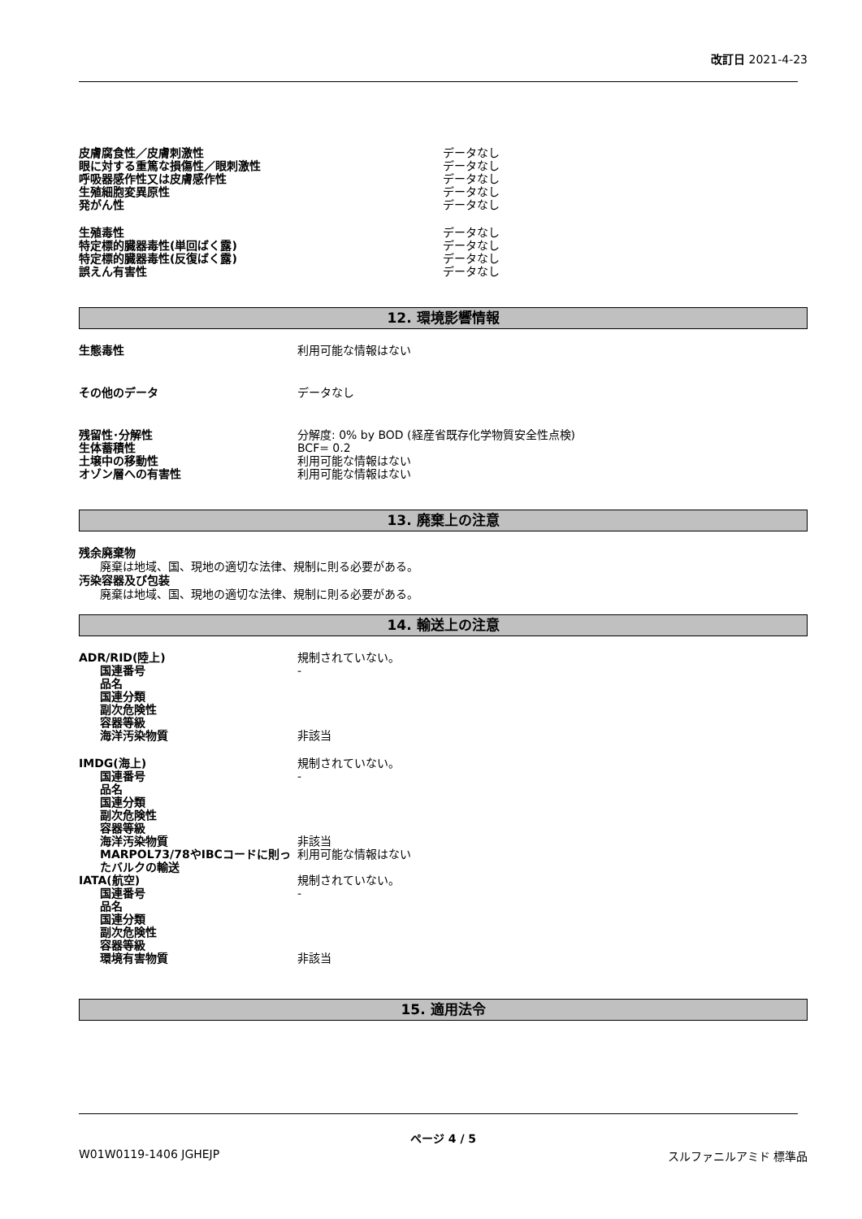改訂日 2021-4-23
| 皮膚腐食性／皮膚刺激性 | データなし |
| 眼に対する重篤な損傷性／眼刺激性 | データなし |
| 呼吸器感作性又は皮膚感作性 | データなし |
| 生殖細胞変異原性 | データなし |
| 発がん性 | データなし |
| 生殖毒性 | データなし |
| 特定標的臓器毒性(単回ばく露) | データなし |
| 特定標的臓器毒性(反復ばく露) | データなし |
| 誤えん有害性 | データなし |
12. 環境影響情報
| 生態毒性 | 利用可能な情報はない |
| その他のデータ | データなし |
| 残留性･分解性 | 分解度: 0% by BOD (経産省既存化学物質安全性点検) |
| 生体蓄積性 | BCF= 0.2 |
| 土壌中の移動性 | 利用可能な情報はない |
| オゾン層への有害性 | 利用可能な情報はない |
13. 廃棄上の注意
残余廃棄物
廃棄は地域、国、現地の適切な法律、規制に則る必要がある。
汚染容器及び包装
廃棄は地域、国、現地の適切な法律、規制に則る必要がある。
14. 輸送上の注意
| ADR/RID(陸上) | 規制されていない。 |
| 国連番号 | - |
| 品名 | |
| 国連分類 | |
| 副次危険性 | |
| 容器等級 | |
| 海洋汚染物質 | 非該当 |
| IMDG(海上) | 規制されていない。 |
| 国連番号 | - |
| 品名 | |
| 国連分類 | |
| 副次危険性 | |
| 容器等級 | |
| 海洋汚染物質 | 非該当 |
| MARPOL73/78やIBCコードに則ったバルクの輸送 | 利用可能な情報はない |
| IATA(航空) | 規制されていない。 |
| 国連番号 | - |
| 品名 | |
| 国連分類 | |
| 副次危険性 | |
| 容器等級 | |
| 環境有害物質 | 非該当 |
15. 適用法令
ページ 4 / 5
W01W0119-1406 JGHEJP スルファニルアミド 標準品